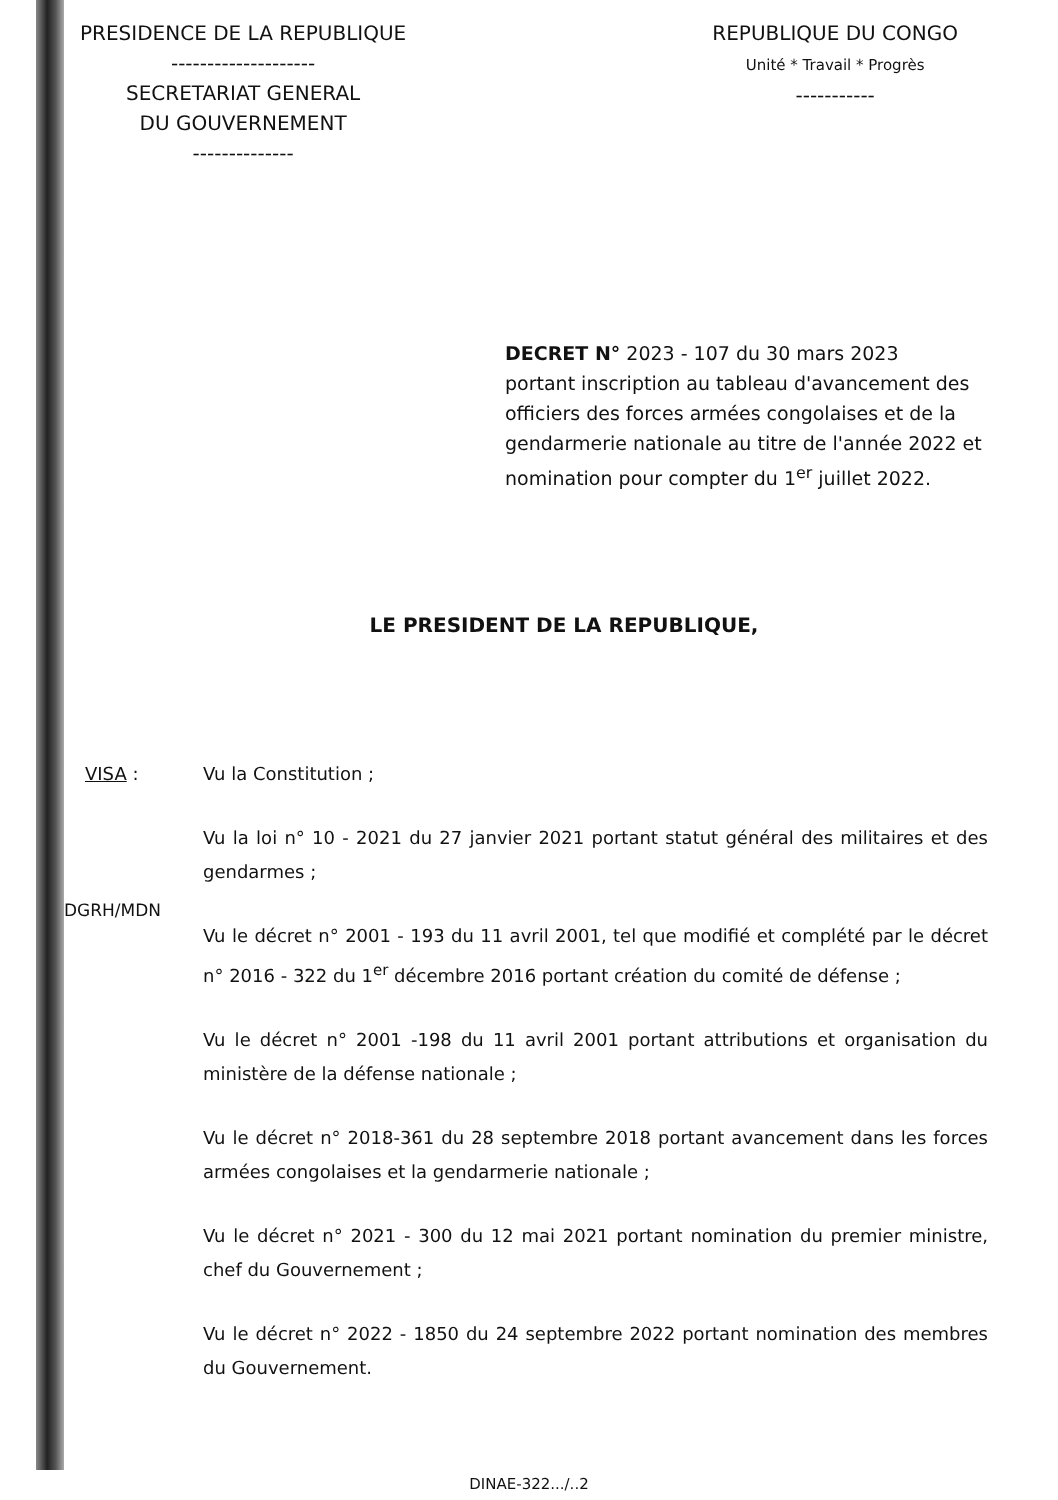PRESIDENCE DE LA REPUBLIQUE
--------------------
SECRETARIAT GENERAL
DU GOUVERNEMENT
--------------
REPUBLIQUE DU CONGO
Unité * Travail * Progrès
-----------
DECRET N° 2023 - 107 du 30 mars 2023
portant inscription au tableau d'avancement des officiers des forces armées congolaises et de la gendarmerie nationale au titre de l'année 2022 et nomination pour compter du 1<sup>er</sup> juillet 2022.
LE PRESIDENT DE LA REPUBLIQUE,
VISA : Vu la Constitution ;
Vu la loi n° 10 - 2021 du 27 janvier 2021 portant statut général des militaires et des gendarmes ;
Vu le décret n° 2001 - 193 du 11 avril 2001, tel que modifié et complété par le décret n° 2016 - 322 du 1<sup>er</sup> décembre 2016 portant création du comité de défense ;
Vu le décret n° 2001 -198 du 11 avril 2001 portant attributions et organisation du ministère de la défense nationale ;
Vu le décret n° 2018-361 du 28 septembre 2018 portant avancement dans les forces armées congolaises et la gendarmerie nationale ;
Vu le décret n° 2021 - 300 du 12 mai 2021 portant nomination du premier ministre, chef du Gouvernement ;
Vu le décret n° 2022 - 1850 du 24 septembre 2022 portant nomination des membres du Gouvernement.
DGRH/MDN
DINAE-322.../..2